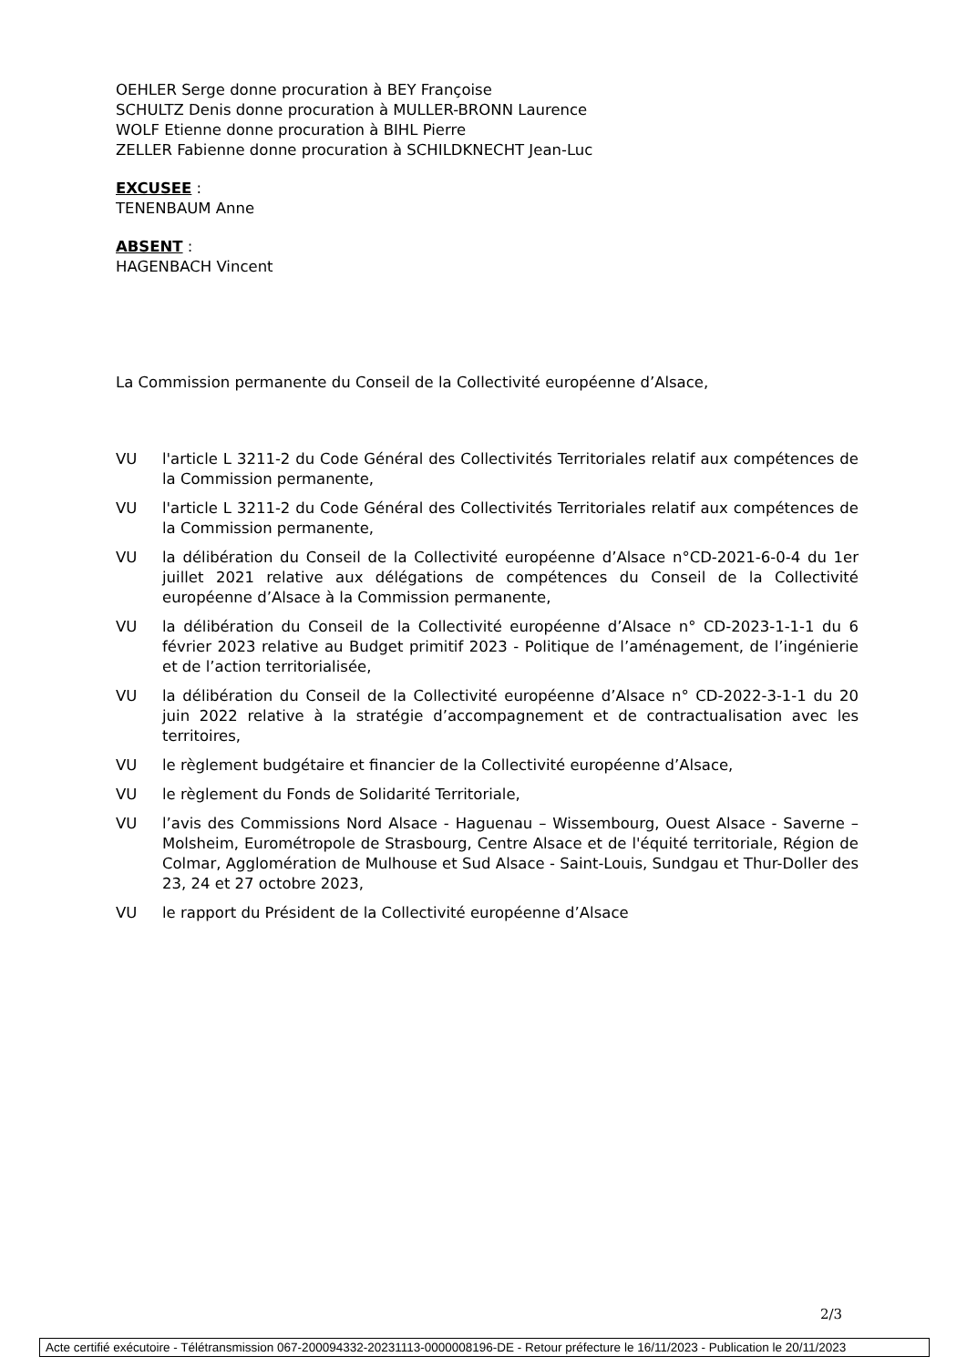OEHLER Serge donne procuration à BEY Françoise
SCHULTZ Denis donne procuration à MULLER-BRONN Laurence
WOLF Etienne donne procuration à BIHL Pierre
ZELLER Fabienne donne procuration à SCHILDKNECHT Jean-Luc
EXCUSEE :
TENENBAUM Anne
ABSENT :
HAGENBACH Vincent
La Commission permanente du Conseil de la Collectivité européenne d’Alsace,
VU l'article L 3211-2 du Code Général des Collectivités Territoriales relatif aux compétences de la Commission permanente,
VU l'article L 3211-2 du Code Général des Collectivités Territoriales relatif aux compétences de la Commission permanente,
VU la délibération du Conseil de la Collectivité européenne d’Alsace n°CD-2021-6-0-4 du 1er juillet 2021 relative aux délégations de compétences du Conseil de la Collectivité européenne d’Alsace à la Commission permanente,
VU la délibération du Conseil de la Collectivité européenne d’Alsace n° CD-2023-1-1-1 du 6 février 2023 relative au Budget primitif 2023 - Politique de l’aménagement, de l’ingénierie et de l’action territorialisée,
VU la délibération du Conseil de la Collectivité européenne d’Alsace n° CD-2022-3-1-1 du 20 juin 2022 relative à la stratégie d’accompagnement et de contractualisation avec les territoires,
VU le règlement budgétaire et financier de la Collectivité européenne d’Alsace,
VU le règlement du Fonds de Solidarité Territoriale,
VU l’avis des Commissions Nord Alsace - Haguenau – Wissembourg, Ouest Alsace - Saverne – Molsheim, Eurométropole de Strasbourg, Centre Alsace et de l'équité territoriale, Région de Colmar, Agglomération de Mulhouse et Sud Alsace - Saint-Louis, Sundgau et Thur-Doller des 23, 24 et 27 octobre 2023,
VU le rapport du Président de la Collectivité européenne d’Alsace
2/3
Acte certifié exécutoire - Télétransmission 067-200094332-20231113-0000008196-DE - Retour préfecture le 16/11/2023 - Publication le 20/11/2023